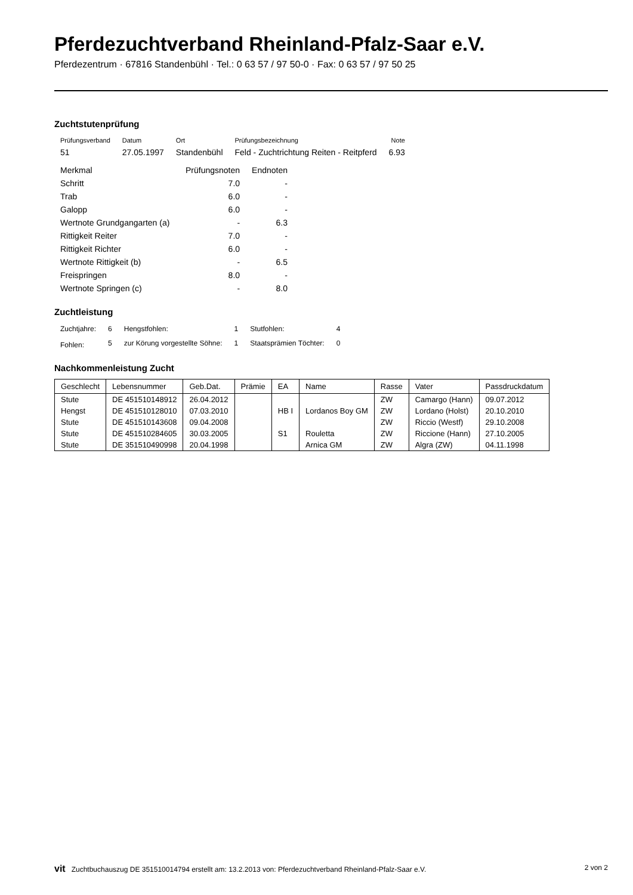Pferdezuchtverband Rheinland-Pfalz-Saar e.V.
Pferdezentrum · 67816 Standenbühl · Tel.: 0 63 57 / 97 50-0 · Fax: 0 63 57 / 97 50 25
Zuchtstutenprüfung
| Prüfungsverband | Datum | Ort | Prüfungsbezeichnung | Note |
| --- | --- | --- | --- | --- |
| 51 | 27.05.1997 | Standenbühl | Feld - Zuchtrichtung Reiten - Reitpferd | 6.93 |
| Merkmal | Prüfungsnoten | Endnoten |
| Schritt | 7.0 | - |
| Trab | 6.0 | - |
| Galopp | 6.0 | - |
| Wertnote Grundgangarten (a) | - | 6.3 |
| Rittigkeit Reiter | 7.0 | - |
| Rittigkeit Richter | 6.0 | - |
| Wertnote Rittigkeit (b) | - | 6.5 |
| Freispringen | 8.0 | - |
| Wertnote Springen (c) | - | 8.0 |
Zuchtleistung
| Zuchtjahre: | 6 | Hengstfohlen: | 1 | Stutfohlen: | 4 |
| Fohlen: | 5 | zur Körung vorgestellte Söhne: | 1 | Staatsprämien Töchter: | 0 |
Nachkommenleistung Zucht
| Geschlecht | Lebensnummer | Geb.Dat. | Prämie | EA | Name | Rasse | Vater | Passdruckdatum |
| --- | --- | --- | --- | --- | --- | --- | --- | --- |
| Stute | DE 451510148912 | 26.04.2012 | | | | ZW | Camargo (Hann) | 09.07.2012 |
| Hengst | DE 451510128010 | 07.03.2010 | | HB I | Lordanos Boy GM | ZW | Lordano (Holst) | 20.10.2010 |
| Stute | DE 451510143608 | 09.04.2008 | | | | ZW | Riccio (Westf) | 29.10.2008 |
| Stute | DE 451510284605 | 30.03.2005 | | S1 | Rouletta | ZW | Riccione (Hann) | 27.10.2005 |
| Stute | DE 351510490998 | 20.04.1998 | | | Arnica GM | ZW | Algra (ZW) | 04.11.1998 |
vit Zuchtbuchauszug DE 351510014794 erstellt am: 13.2.2013 von: Pferdezuchtverband Rheinland-Pfalz-Saar e.V. 2 von 2